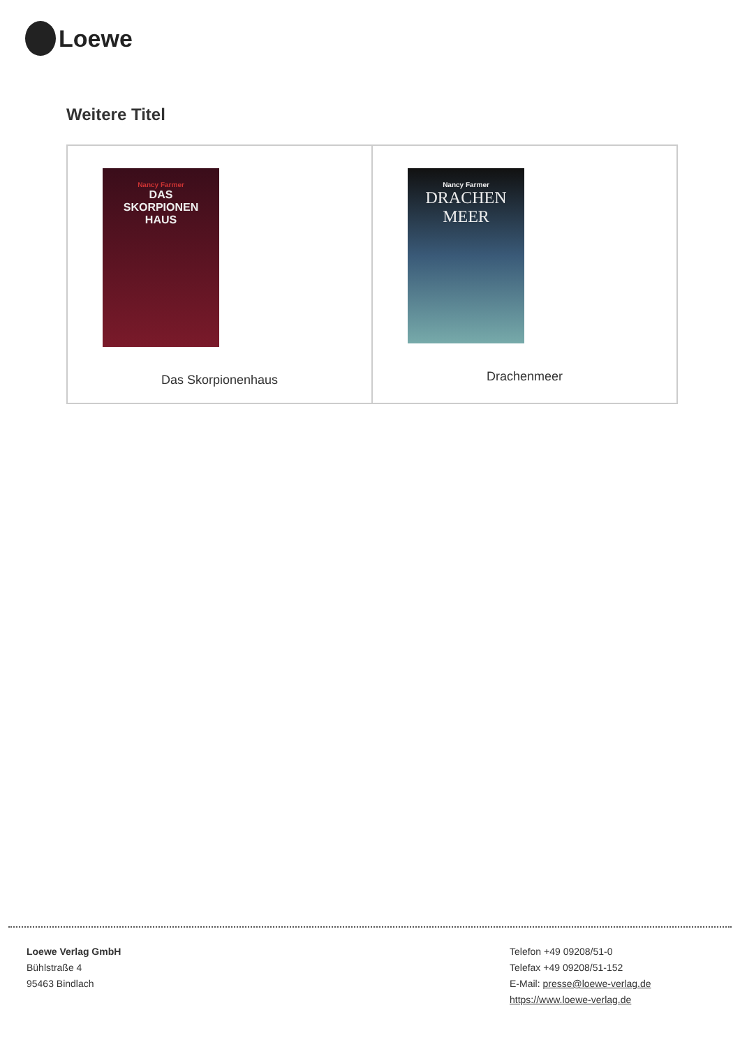Loewe
Weitere Titel
Nancy Farmer
DAS
SKORPIONEN
HAUS
Das Skorpionenhaus
Nancy Farmer
DRACHEN
MEER
Drachenmeer
Loewe Verlag GmbH
Bühlstraße 4
95463 Bindlach
Telefon +49 09208/51-0
Telefax +49 09208/51-152
E-Mail: presse@loewe-verlag.de
https://www.loewe-verlag.de